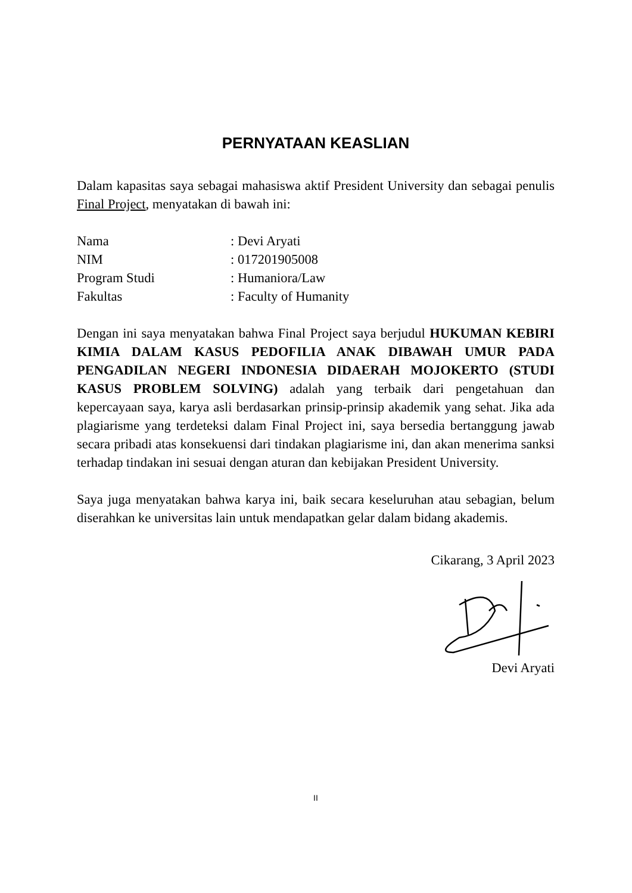PERNYATAAN KEASLIAN
Dalam kapasitas saya sebagai mahasiswa aktif President University dan sebagai penulis Final Project, menyatakan di bawah ini:
| Nama | : Devi Aryati |
| NIM | : 017201905008 |
| Program Studi | : Humaniora/Law |
| Fakultas | : Faculty of Humanity |
Dengan ini saya menyatakan bahwa Final Project saya berjudul HUKUMAN KEBIRI KIMIA DALAM KASUS PEDOFILIA ANAK DIBAWAH UMUR PADA PENGADILAN NEGERI INDONESIA DIDAERAH MOJOKERTO (STUDI KASUS PROBLEM SOLVING) adalah yang terbaik dari pengetahuan dan kepercayaan saya, karya asli berdasarkan prinsip-prinsip akademik yang sehat. Jika ada plagiarisme yang terdeteksi dalam Final Project ini, saya bersedia bertanggung jawab secara pribadi atas konsekuensi dari tindakan plagiarisme ini, dan akan menerima sanksi terhadap tindakan ini sesuai dengan aturan dan kebijakan President University.
Saya juga menyatakan bahwa karya ini, baik secara keseluruhan atau sebagian, belum diserahkan ke universitas lain untuk mendapatkan gelar dalam bidang akademis.
Cikarang, 3 April 2023
Devi Aryati
II